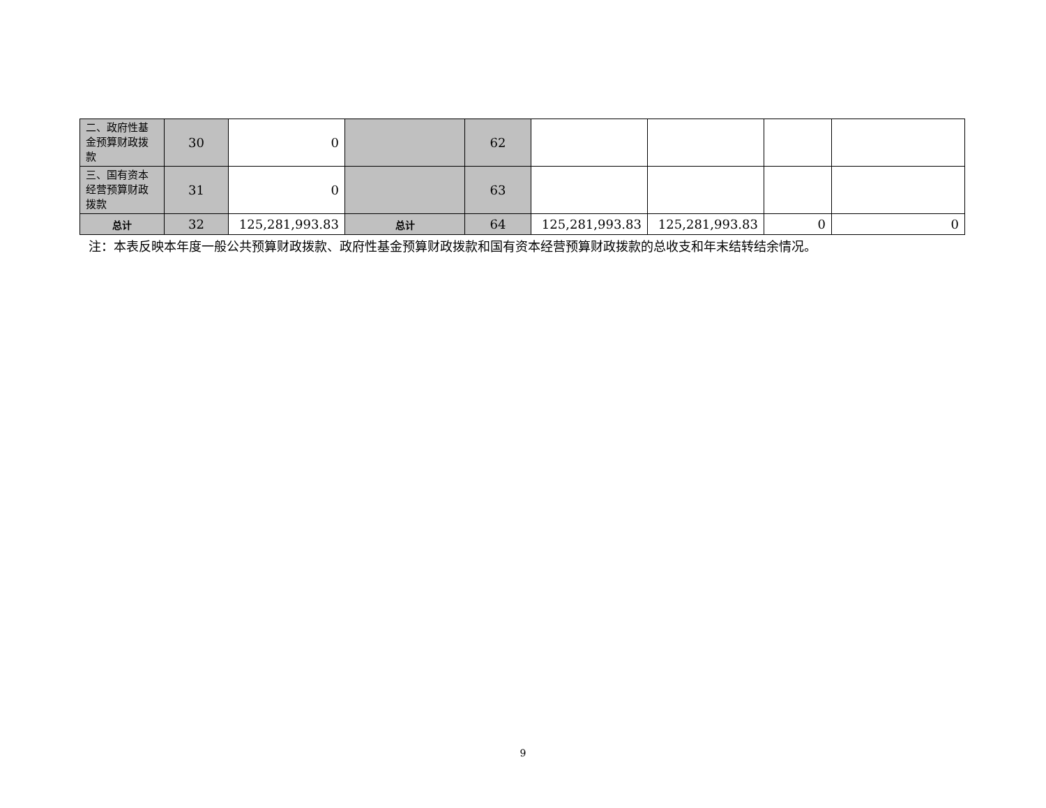| 二、政府性基金预算财政拨款 | 30 | 0 | | 62 | | | | |
| 三、国有资本经营预算财政拨款 | 31 | 0 | | 63 | | | | |
| 总计 | 32 | 125,281,993.83 | 总计 | 64 | 125,281,993.83 | 125,281,993.83 | 0 | 0 |
注：本表反映本年度一般公共预算财政拨款、政府性基金预算财政拨款和国有资本经营预算财政拨款的总收支和年末结转结余情况。
9